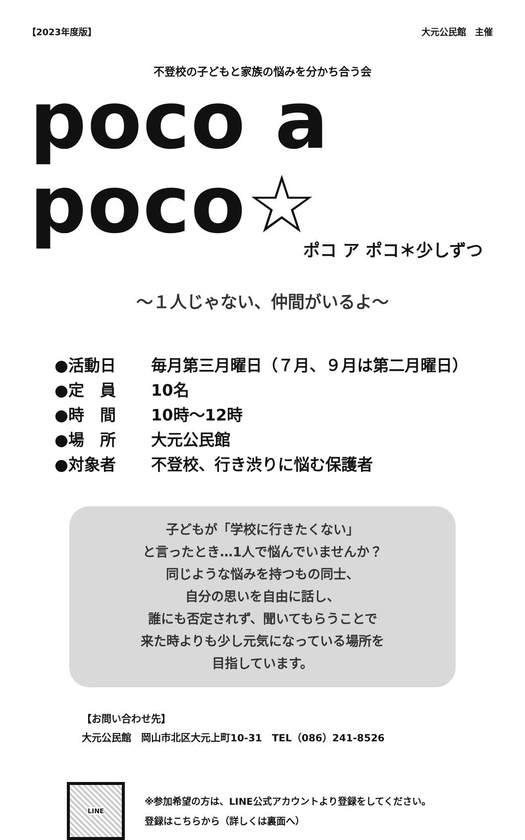【2023年度版】 大元公民館　主催
不登校の子どもと家族の悩みを分かち合う会
poco a poco☆
ポコ ア ポコ＊少しずつ
～１人じゃない、仲間がいるよ～
●活動日 毎月第三月曜日（７月、９月は第二月曜日）
●定　員 10名
●時　間 10時～12時
●場　所 大元公民館
●対象者 不登校、行き渋りに悩む保護者
子どもが「学校に行きたくない」
と言ったとき…1人で悩んでいませんか？
同じような悩みを持つもの同士、
自分の思いを自由に話し、
誰にも否定されず、聞いてもらうことで
来た時よりも少し元気になっている場所を
目指しています。
【お問い合わせ先】
大元公民館　岡山市北区大元上町10-31　TEL（086）241-8526
LINE
※参加希望の方は、LINE公式アカウントより登録をしてください。
登録はこちらから（詳しくは裏面へ）